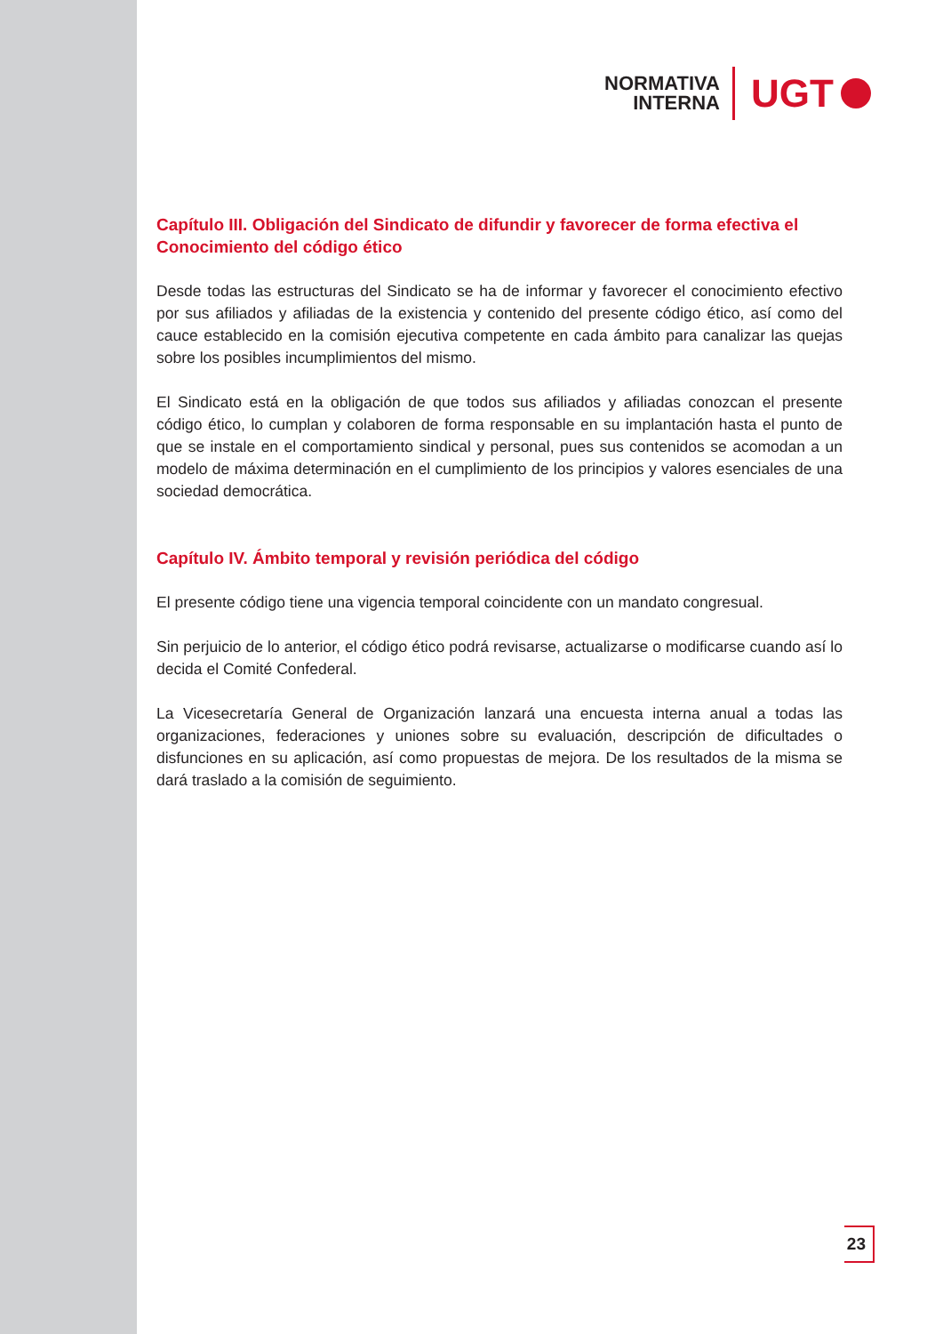NORMATIVA
INTERNA
UGT
Capítulo III. Obligación del Sindicato de difundir y favorecer de forma efectiva el Conocimiento del código ético
Desde todas las estructuras del Sindicato se ha de informar y favorecer el conocimiento efectivo por sus afiliados y afiliadas de la existencia y contenido del presente código ético, así como del cauce establecido en la comisión ejecutiva competente en cada ámbito para canalizar las quejas sobre los posibles incumplimientos del mismo.
El Sindicato está en la obligación de que todos sus afiliados y afiliadas conozcan el presente código ético, lo cumplan y colaboren de forma responsable en su implantación hasta el punto de que se instale en el comportamiento sindical y personal, pues sus contenidos se acomodan a un modelo de máxima determinación en el cumplimiento de los principios y valores esenciales de una sociedad democrática.
Capítulo IV. Ámbito temporal y revisión periódica del código
El presente código tiene una vigencia temporal coincidente con un mandato congresual.
Sin perjuicio de lo anterior, el código ético podrá revisarse, actualizarse o modificarse cuando así lo decida el Comité Confederal.
La Vicesecretaría General de Organización lanzará una encuesta interna anual a todas las organizaciones, federaciones y uniones sobre su evaluación, descripción de dificultades o disfunciones en su aplicación, así como propuestas de mejora. De los resultados de la misma se dará traslado a la comisión de seguimiento.
23